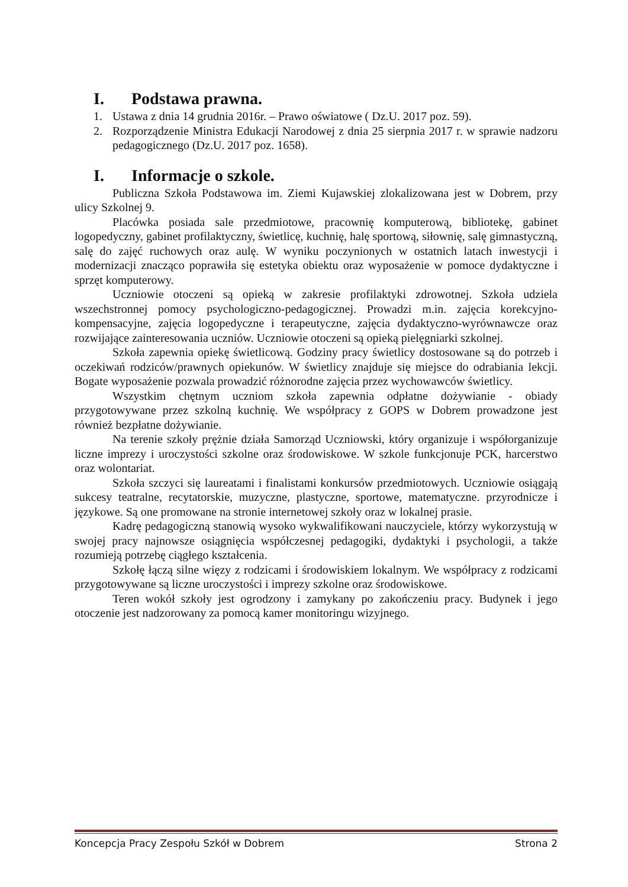I. Podstawa prawna.
1. Ustawa z dnia 14 grudnia 2016r. – Prawo oświatowe ( Dz.U. 2017 poz. 59).
2. Rozporządzenie Ministra Edukacji Narodowej z dnia 25 sierpnia 2017 r. w sprawie nadzoru pedagogicznego (Dz.U. 2017 poz. 1658).
I. Informacje o szkole.
Publiczna Szkoła Podstawowa im. Ziemi Kujawskiej zlokalizowana jest w Dobrem, przy ulicy Szkolnej 9.
Placówka posiada sale przedmiotowe, pracownię komputerową, bibliotekę, gabinet logopedyczny, gabinet profilaktyczny, świetlicę, kuchnię, halę sportową, siłownię, salę gimnastyczną, salę do zajęć ruchowych oraz aulę. W wyniku poczynionych w ostatnich latach inwestycji i modernizacji znacząco poprawiła się estetyka obiektu oraz wyposażenie w pomoce dydaktyczne i sprzęt komputerowy.
Uczniowie otoczeni są opieką w zakresie profilaktyki zdrowotnej. Szkoła udziela wszechstronnej pomocy psychologiczno-pedagogicznej. Prowadzi m.in. zajęcia korekcyjno-kompensacyjne, zajęcia logopedyczne i terapeutyczne, zajęcia dydaktyczno-wyrównawcze oraz rozwijające zainteresowania uczniów. Uczniowie otoczeni są opieką pielęgniarki szkolnej.
Szkoła zapewnia opiekę świetlicową. Godziny pracy świetlicy dostosowane są do potrzeb i oczekiwań rodziców/prawnych opiekunów. W świetlicy znajduje się miejsce do odrabiania lekcji. Bogate wyposażenie pozwala prowadzić różnorodne zajęcia przez wychowawców świetlicy.
Wszystkim chętnym uczniom szkoła zapewnia odpłatne dożywianie - obiady przygotowywane przez szkolną kuchnię. We współpracy z GOPS w Dobrem prowadzone jest również bezpłatne dożywianie.
Na terenie szkoły prężnie działa Samorząd Uczniowski, który organizuje i współorganizuje liczne imprezy i uroczystości szkolne oraz środowiskowe. W szkole funkcjonuje PCK, harcerstwo oraz wolontariat.
Szkoła szczyci się laureatami i finalistami konkursów przedmiotowych. Uczniowie osiągają sukcesy teatralne, recytatorskie, muzyczne, plastyczne, sportowe, matematyczne. przyrodnicze i językowe. Są one promowane na stronie internetowej szkoły oraz w lokalnej prasie.
Kadrę pedagogiczną stanowią wysoko wykwalifikowani nauczyciele, którzy wykorzystują w swojej pracy najnowsze osiągnięcia współczesnej pedagogiki, dydaktyki i psychologii, a także rozumieją potrzebę ciągłego kształcenia.
Szkołę łączą silne więzy z rodzicami i środowiskiem lokalnym. We współpracy z rodzicami przygotowywane są liczne uroczystości i imprezy szkolne oraz środowiskowe.
Teren wokół szkoły jest ogrodzony i zamykany po zakończeniu pracy. Budynek i jego otoczenie jest nadzorowany za pomocą kamer monitoringu wizyjnego.
Koncepcja Pracy Zespołu Szkół w Dobrem Strona 2